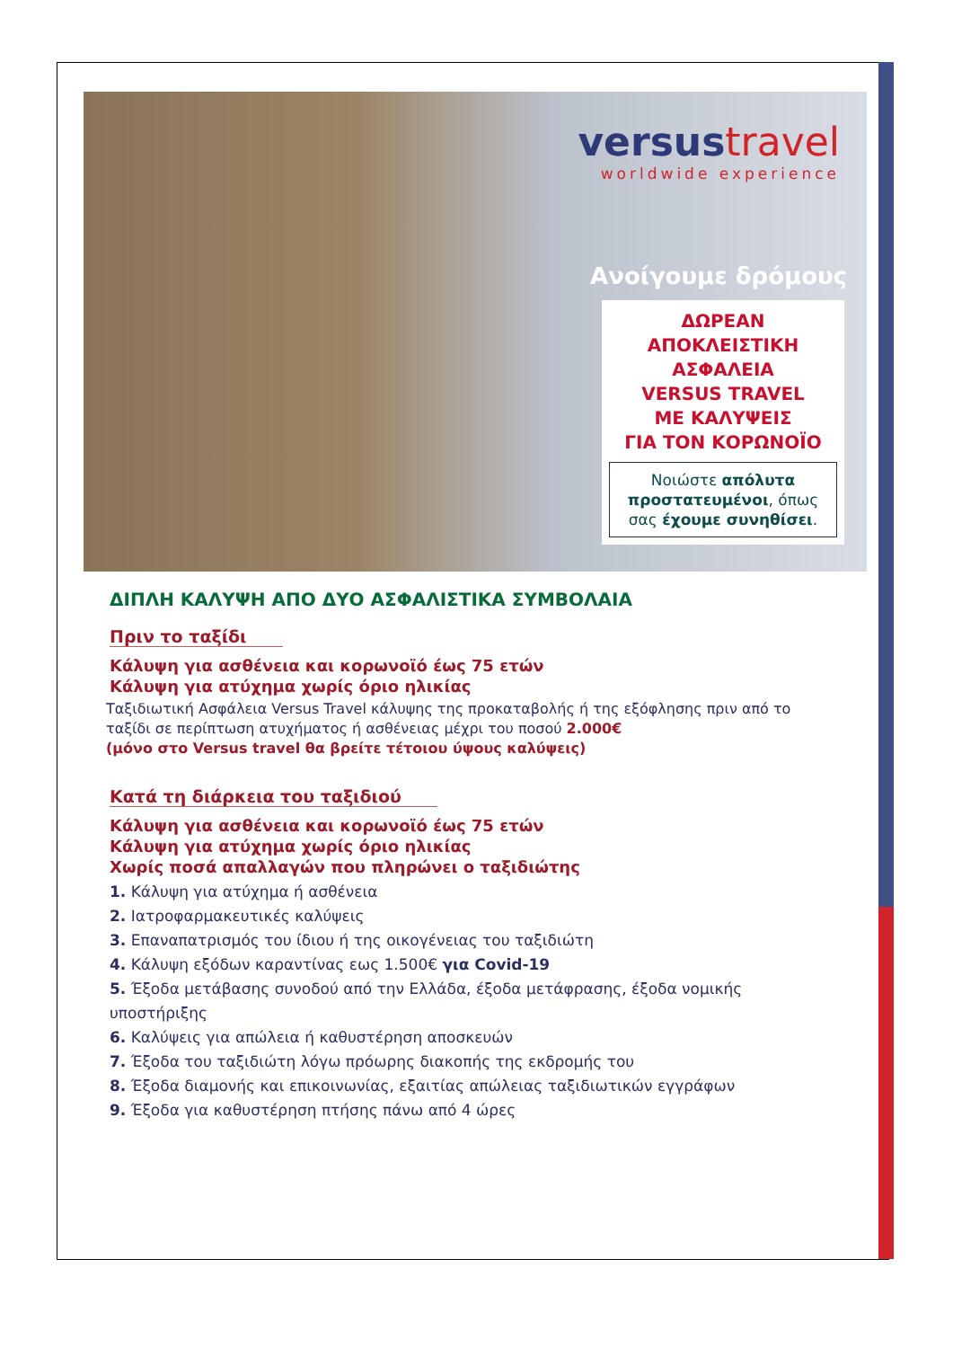versus travel
worldwide experience
Ανοίγουμε δρόμους
ΔΩΡΕΑΝ
ΑΠΟΚΛΕΙΣΤΙΚΗ
ΑΣΦΑΛΕΙΑ
VERSUS TRAVEL
ΜΕ ΚΑΛΥΨΕΙΣ
ΓΙΑ ΤΟΝ ΚΟΡΩΝΟΪΟ
Νοιώστε απόλυτα προστατευμένοι, όπως σας έχουμε συνηθίσει.
ΔΙΠΛΗ ΚΑΛΥΨΗ ΑΠΟ ΔΥΟ ΑΣΦΑΛΙΣΤΙΚΑ ΣΥΜΒΟΛΑΙΑ
Πριν το ταξίδι
Κάλυψη για ασθένεια και κορωνοϊό έως 75 ετών
Κάλυψη για ατύχημα χωρίς όριο ηλικίας
Ταξιδιωτική Ασφάλεια Versus Travel κάλυψης της προκαταβολής ή της εξόφλησης πριν από το ταξίδι σε περίπτωση ατυχήματος ή ασθένειας μέχρι του ποσού 2.000€
(μόνο στο Versus travel θα βρείτε τέτοιου ύψους καλύψεις)
Κατά τη διάρκεια του ταξιδιού
Κάλυψη για ασθένεια και κορωνοϊό έως 75 ετών
Κάλυψη για ατύχημα χωρίς όριο ηλικίας
Χωρίς ποσά απαλλαγών που πληρώνει ο ταξιδιώτης
1. Κάλυψη για ατύχημα ή ασθένεια
2. Ιατροφαρμακευτικές καλύψεις
3. Επαναπατρισμός του ίδιου ή της οικογένειας του ταξιδιώτη
4. Κάλυψη εξόδων καραντίνας εως 1.500€ για Covid-19
5. Έξοδα μετάβασης συνοδού από την Ελλάδα, έξοδα μετάφρασης, έξοδα νομικής υποστήριξης
6. Καλύψεις για απώλεια ή καθυστέρηση αποσκευών
7. Έξοδα του ταξιδιώτη λόγω πρόωρης διακοπής της εκδρομής του
8. Έξοδα διαμονής και επικοινωνίας, εξαιτίας απώλειας ταξιδιωτικών εγγράφων
9. Έξοδα για καθυστέρηση πτήσης πάνω από 4 ώρες